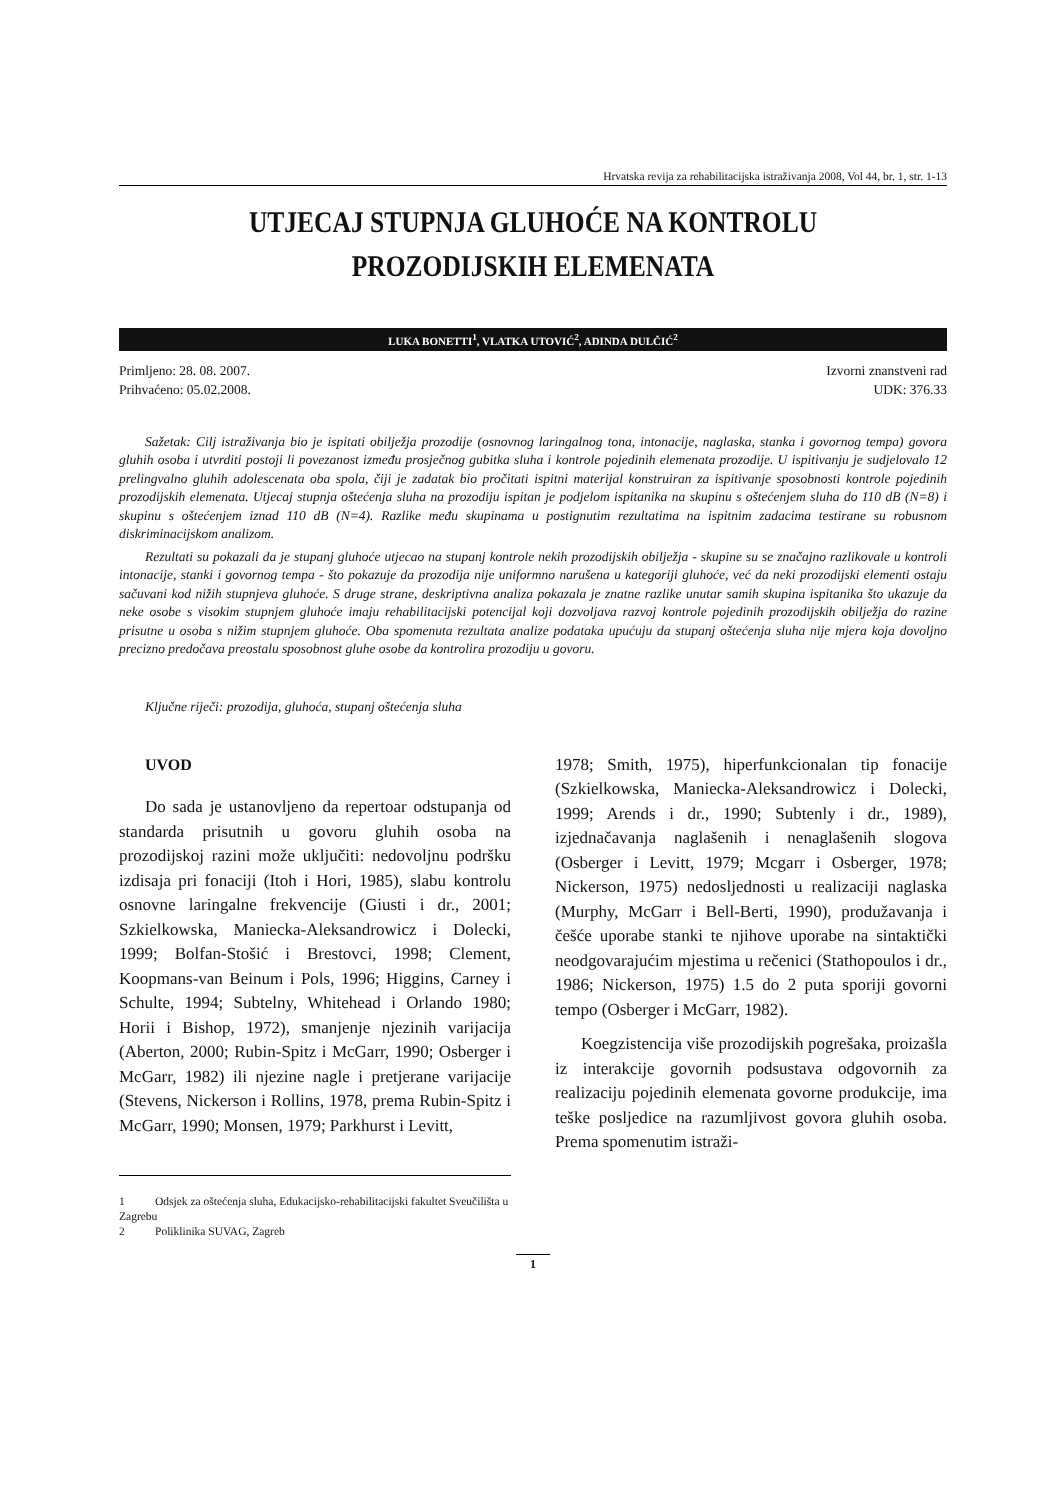Hrvatska revija za rehabilitacijska istraživanja 2008, Vol 44, br. 1, str. 1-13
UTJECAJ STUPNJA GLUHOĆE NA KONTROLU
PROZODIJSKIH ELEMENATA
LUKA BONETTI<sup>1</sup>, VLATKA UTOVIĆ<sup>2</sup>, ADINDA DULČIĆ<sup>2</sup>
Primljeno: 28. 08. 2007.
Prihvaćeno: 05.02.2008.
Izvorni znanstveni rad
UDK: 376.33
Sažetak: Cilj istraživanja bio je ispitati obilježja prozodije (osnovnog laringalnog tona, intonacije, naglaska, stanka i govornog tempa) govora gluhih osoba i utvrditi postoji li povezanost između prosječnog gubitka sluha i kontrole pojedinih elemenata prozodije. U ispitivanju je sudjelovalo 12 prelingvalno gluhih adolescenata oba spola, čiji je zadatak bio pročitati ispitni materijal konstruiran za ispitivanje sposobnosti kontrole pojedinih prozodijskih elemenata. Utjecaj stupnja oštećenja sluha na prozodiju ispitan je podjelom ispitanika na skupinu s oštećenjem sluha do 110 dB (N=8) i skupinu s oštećenjem iznad 110 dB (N=4). Razlike među skupinama u postignutim rezultatima na ispitnim zadacima testirane su robusnom diskriminacijskom analizom.
Rezultati su pokazali da je stupanj gluhoće utjecao na stupanj kontrole nekih prozodijskih obilježja - skupine su se značajno razlikovale u kontroli intonacije, stanki i govornog tempa - što pokazuje da prozodija nije uniformno narušena u kategoriji gluhoće, već da neki prozodijski elementi ostaju sačuvani kod nižih stupnjeva gluhoće. S druge strane, deskriptivna analiza pokazala je znatne razlike unutar samih skupina ispitanika što ukazuje da neke osobe s visokim stupnjem gluhoće imaju rehabilitacijski potencijal koji dozvoljava razvoj kontrole pojedinih prozodijskih obilježja do razine prisutne u osoba s nižim stupnjem gluhoće. Oba spomenuta rezultata analize podataka upućuju da stupanj oštećenja sluha nije mjera koja dovoljno precizno predočava preostalu sposobnost gluhe osobe da kontrolira prozodiju u govoru.
Ključne riječi: prozodija, gluhoća, stupanj oštećenja sluha
UVOD
Do sada je ustanovljeno da repertoar odstupanja od standarda prisutnih u govoru gluhih osoba na prozodijskoj razini može uključiti: nedovoljnu podršku izdisaja pri fonaciji (Itoh i Hori, 1985), slabu kontrolu osnovne laringalne frekvencije (Giusti i dr., 2001; Szkielkowska, Maniecka-Aleksandrowicz i Dolecki, 1999; Bolfan-Stošić i Brestovci, 1998; Clement, Koopmans-van Beinum i Pols, 1996; Higgins, Carney i Schulte, 1994; Subtelny, Whitehead i Orlando 1980; Horii i Bishop, 1972), smanjenje njezinih varijacija (Aberton, 2000; Rubin-Spitz i McGarr, 1990; Osberger i McGarr, 1982) ili njezine nagle i pretjerane varijacije (Stevens, Nickerson i Rollins, 1978, prema Rubin-Spitz i McGarr, 1990; Monsen, 1979; Parkhurst i Levitt,
1978; Smith, 1975), hiperfunkcionalan tip fonacije (Szkielkowska, Maniecka-Aleksandrowicz i Dolecki, 1999; Arends i dr., 1990; Subtenly i dr., 1989), izjednačavanja naglašenih i nenaglašenih slogova (Osberger i Levitt, 1979; Mcgarr i Osberger, 1978; Nickerson, 1975) nedosljednosti u realizaciji naglaska (Murphy, McGarr i Bell-Berti, 1990), produžavanja i češće uporabe stanki te njihove uporabe na sintaktički neodgovarajućim mjestima u rečenici (Stathopoulos i dr., 1986; Nickerson, 1975) 1.5 do 2 puta sporiji govorni tempo (Osberger i McGarr, 1982).
Koegzistencija više prozodijskih pogrešaka, proizašla iz interakcije govornih podsustava odgovornih za realizaciju pojedinih elemenata govorne produkcije, ima teške posljedice na razumljivost govora gluhih osoba. Prema spomenutim istraži-
1 Odsjek za oštećenja sluha, Edukacijsko-rehabilitacijski fakultet Sveučilišta u Zagrebu
2 Poliklinika SUVAG, Zagreb
1